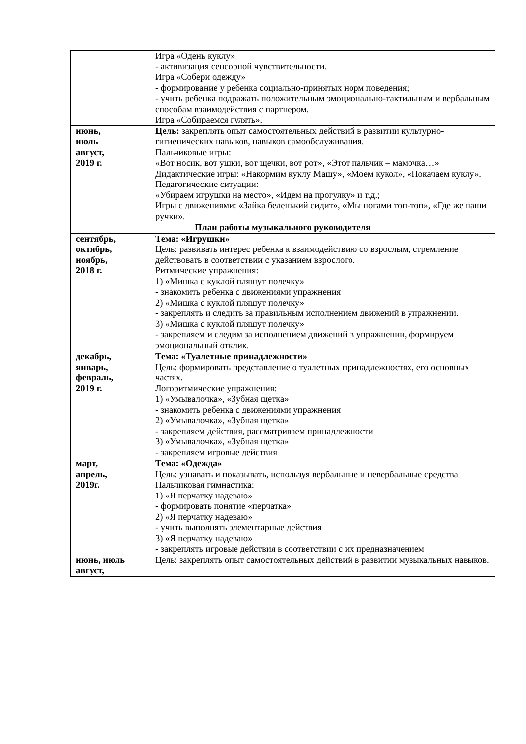| | Игра «Одень куклу» - активизация сенсорной чувствительности. Игра «Собери одежду» - формирование у ребенка социально-принятых норм поведения; - учить ребенка подражать положительным эмоционально-тактильным и вербальным способам взаимодействия с партнером. Игра «Собираемся гулять». |
| июнь, июль август, 2019 г. | Цель: закреплять опыт самостоятельных действий в развитии культурно-гигиенических навыков, навыков самообслуживания. Пальчиковые игры: «Вот носик, вот ушки, вот щечки, вот рот», «Этот пальчик – мамочка…» Дидактические игры: «Накормим куклу Машу», «Моем кукол», «Покачаем куклу». Педагогические ситуации: «Убираем игрушки на место», «Идем на прогулку» и т.д.; Игры с движениями: «Зайка беленький сидит», «Мы ногами топ-топ», «Где же наши ручки». |
| План работы музыкального руководителя | |
| сентябрь, октябрь, ноябрь, 2018 г. | Тема: «Игрушки» Цель: развивать интерес ребенка к взаимодействию со взрослым, стремление действовать в соответствии с указанием взрослого. Ритмические упражнения: 1) «Мишка с куклой пляшут полечку» - знакомить ребенка с движениями упражнения 2) «Мишка с куклой пляшут полечку» - закреплять и следить за правильным исполнением движений в упражнении. 3) «Мишка с куклой пляшут полечку» - закрепляем и следим за исполнением движений в упражнении, формируем эмоциональный отклик. |
| декабрь, январь, февраль, 2019 г. | Тема: «Туалетные принадлежности» Цель: формировать представление о туалетных принадлежностях, его основных частях. Логоритмические упражнения: 1) «Умывалочка», «Зубная щетка» - знакомить ребенка с движениями упражнения 2) «Умывалочка», «Зубная щетка» - закрепляем действия, рассматриваем принадлежности 3) «Умывалочка», «Зубная щетка» - закрепляем игровые действия |
| март, апрель, 2019г. | Тема: «Одежда» Цель: узнавать и показывать, используя вербальные и невербальные средства Пальчиковая гимнастика: 1) «Я перчатку надеваю» - формировать понятие «перчатка» 2) «Я перчатку надеваю» - учить выполнять элементарные действия 3) «Я перчатку надеваю» - закреплять игровые действия в соответствии с их предназначением |
| июнь, июль август, | Цель: закреплять опыт самостоятельных действий в развитии музыкальных навыков. |